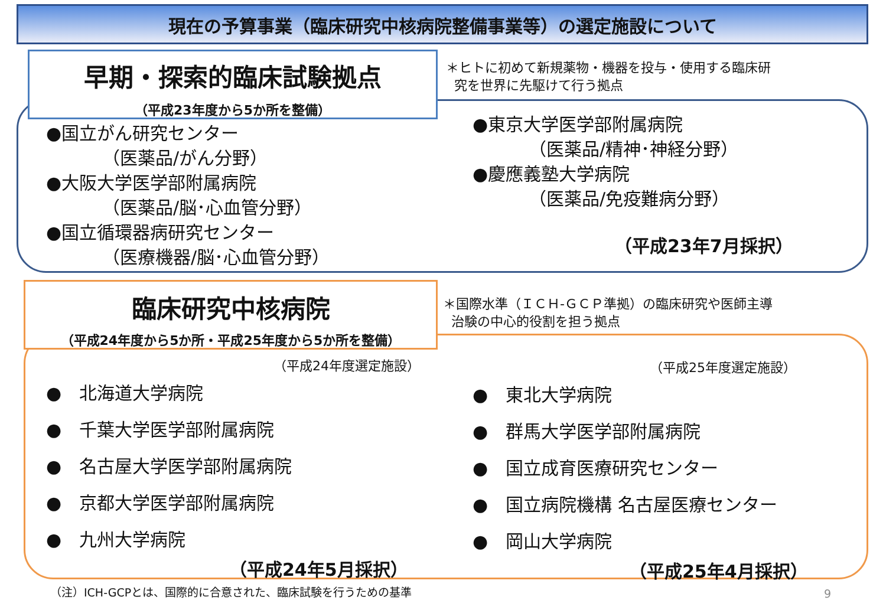現在の予算事業（臨床研究中核病院整備事業等）の選定施設について
早期・探索的臨床試験拠点
（平成23年度から5か所を整備）
＊ヒトに初めて新規薬物・機器を投与・使用する臨床研
究を世界に先駆けて行う拠点
●国立がん研究センター
（医薬品/がん分野）
●大阪大学医学部附属病院
（医薬品/脳･心血管分野）
●国立循環器病研究センター
（医療機器/脳･心血管分野）
●東京大学医学部附属病院
（医薬品/精神･神経分野）
●慶應義塾大学病院
（医薬品/免疫難病分野）
（平成23年7月採択）
臨床研究中核病院
（平成24年度から5か所・平成25年度から5か所を整備）
＊国際水準（ＩＣＨ-ＧＣＰ準拠）の臨床研究や医師主導
治験の中心的役割を担う拠点
（平成24年度選定施設）
●　北海道大学病院
●　千葉大学医学部附属病院
●　名古屋大学医学部附属病院
●　京都大学医学部附属病院
●　九州大学病院
（平成24年5月採択）
（平成25年度選定施設）
●　東北大学病院
●　群馬大学医学部附属病院
●　国立成育医療研究センター
●　国立病院機構 名古屋医療センター
●　岡山大学病院
（平成25年4月採択）
（注）ICH-GCPとは、国際的に合意された、臨床試験を行うための基準
9